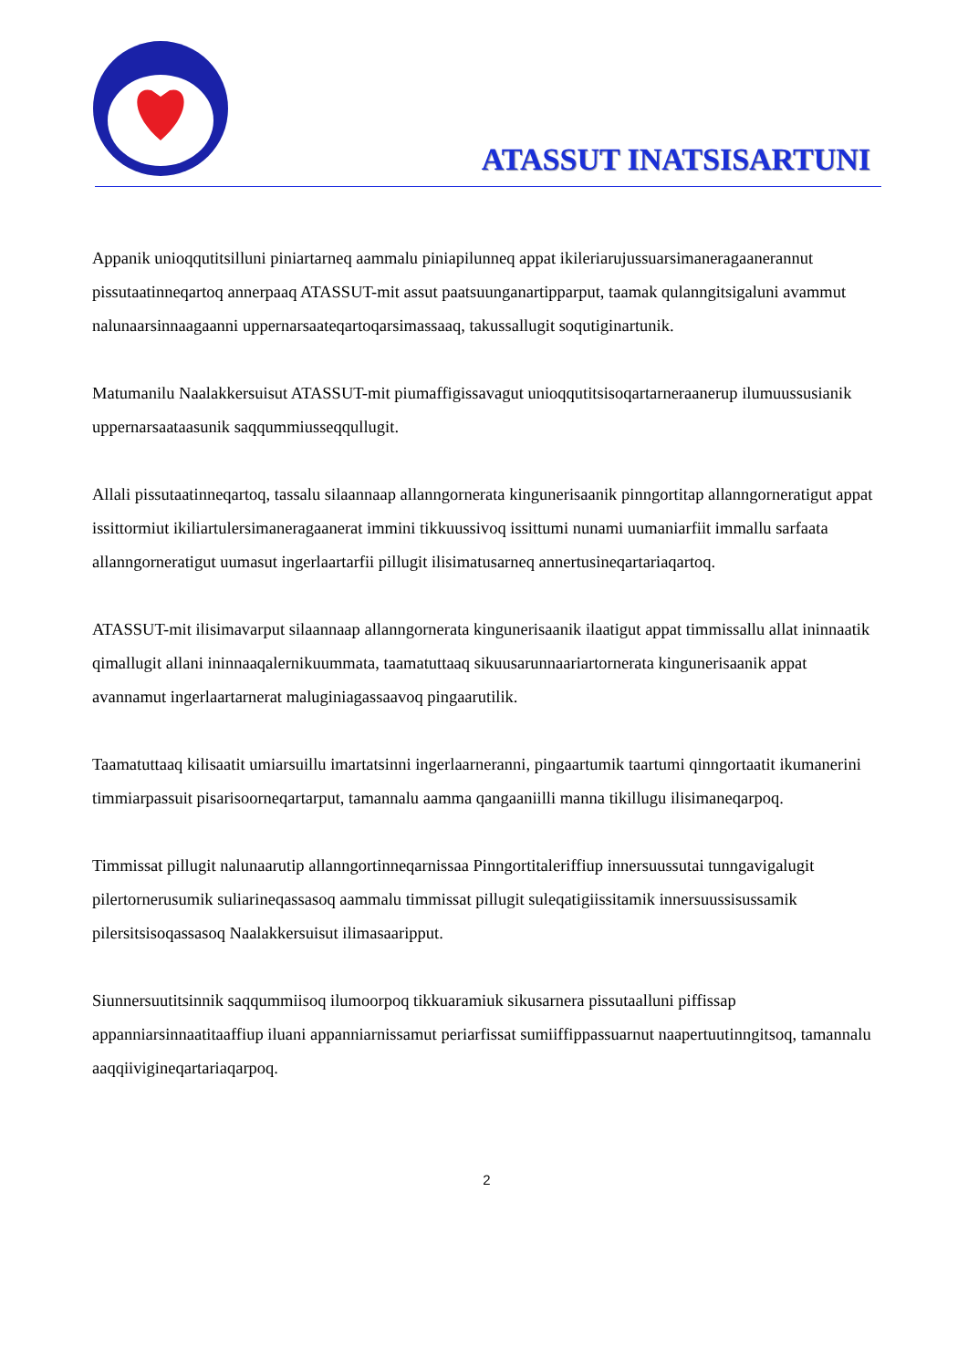ATASSUT INATSISARTUNI
Appanik unioqqutitsilluni piniartarneq aammalu piniapilunneq appat ikileriarujussuarsimaneragaanerannut pissutaatinneqartoq annerpaaq ATASSUT-mit assut paatsuunganartipparput, taamak qulanngitsigaluni avammut nalunaarsinnaagaanni uppernarsaateqartoqarsimassaaq, takussallugit soqutiginartunik.
Matumanilu Naalakkersuisut ATASSUT-mit piumaffigissavagut unioqqutitsisoqartarneraanerup ilumuussusianik uppernarsaataasunik saqqummiusseqqullugit.
Allali pissutaatinneqartoq, tassalu silaannaap allanngornerata kingunerisaanik pinngortitap allanngorneratigut appat issittormiut ikiliartulersimaneragaanerat immini tikkuussivoq issittumi nunami uumaniarfiit immallu sarfaata allanngorneratigut uumasut ingerlaartarfii pillugit ilisimatusarneq annertusineqartariaqartoq.
ATASSUT-mit ilisimavarput silaannaap allanngornerata kingunerisaanik ilaatigut appat timmissallu allat ininnaatik qimallugit allani ininnaaqalernikuummata, taamatuttaaq sikuusarunnaariartornerata kingunerisaanik appat avannamut ingerlaartarnerat maluginiagassaavoq pingaarutilik.
Taamatuttaaq kilisaatit umiarsuillu imartatsinni ingerlaarneranni, pingaartumik taartumi qinngortaatit ikumanerini timmiarpassuit pisarisoorneqartarput, tamannalu aamma qangaaniilli manna tikillugu ilisimaneqarpoq.
Timmissat pillugit nalunaarutip allanngortinneqarnissaa Pinngortitaleriffiup innersuussutai tunngavigalugit pilertornerusumik suliarineqassasoq aammalu timmissat pillugit suleqatigiissitamik innersuussisussamik pilersitsisoqassasoq Naalakkersuisut ilimasaaripput.
Siunnersuutitsinnik saqqummiisoq ilumoorpoq tikkuaramiuk sikusarnera pissutaalluni piffissap appanniarsinnaatitaaffiup iluani appanniarnissamut periarfissat sumiiffippassuarnut naapertuutinngitsoq, tamannalu aaqqiivigineqartariaqarpoq.
2